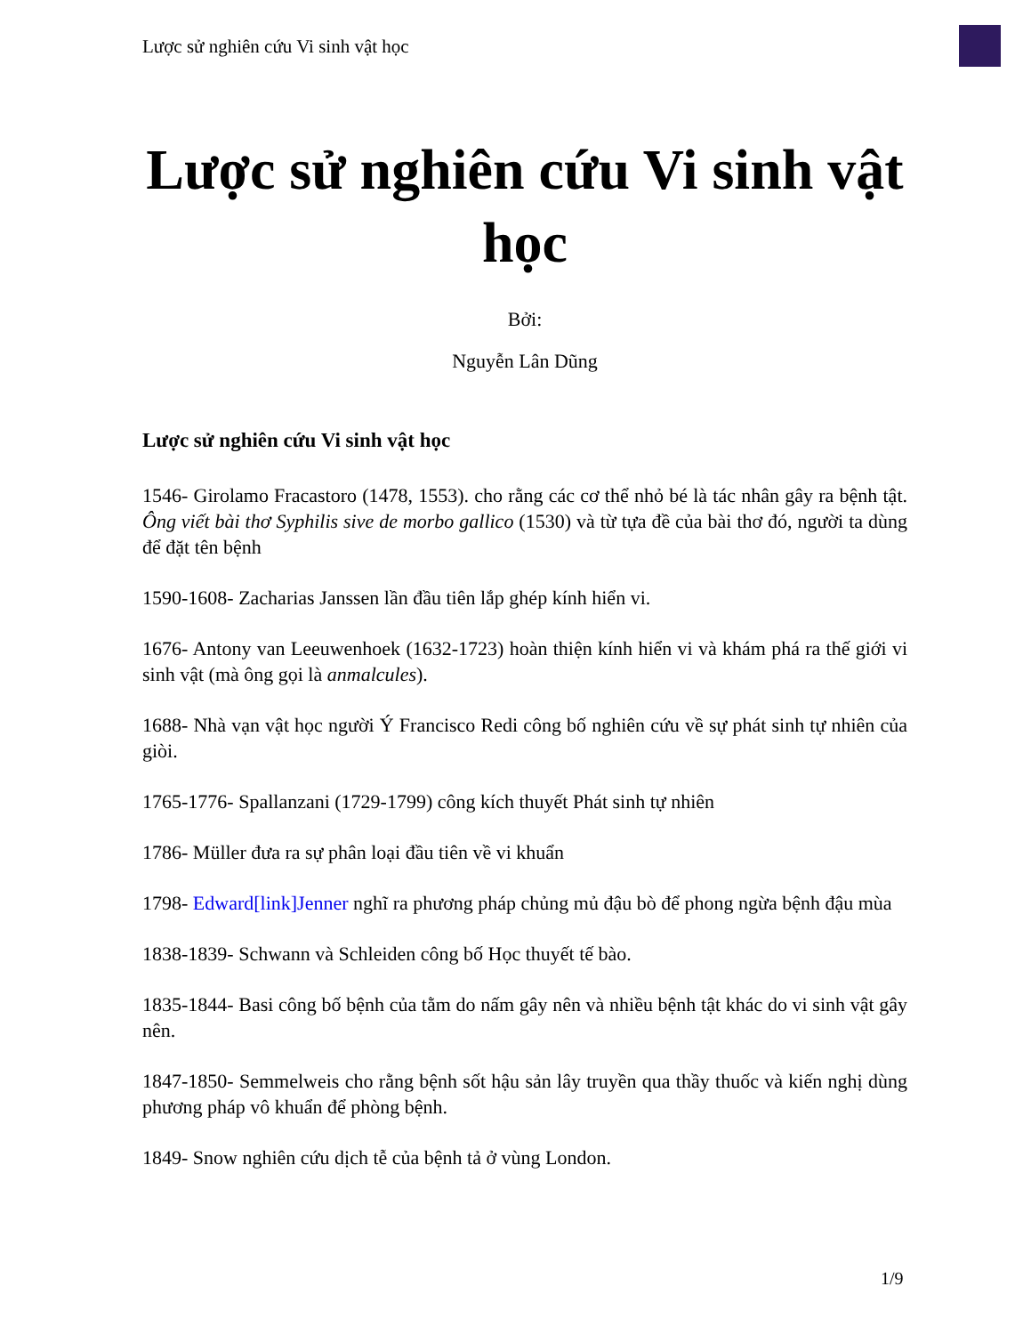Lược sử nghiên cứu Vi sinh vật học
Lược sử nghiên cứu Vi sinh vật học
Bởi:
Nguyễn Lân Dũng
Lược sử nghiên cứu Vi sinh vật học
1546- Girolamo Fracastoro (1478, 1553). cho rằng các cơ thể nhỏ bé là tác nhân gây ra bệnh tật. Ông viết bài thơ Syphilis sive de morbo gallico (1530) và từ tựa đề của bài thơ đó, người ta dùng để đặt tên bệnh
1590-1608- Zacharias Janssen lần đầu tiên lắp ghép kính hiển vi.
1676- Antony van Leeuwenhoek (1632-1723) hoàn thiện kính hiển vi và khám phá ra thế giới vi sinh vật (mà ông gọi là anmalcules).
1688- Nhà vạn vật học người Ý Francisco Redi công bố nghiên cứu về sự phát sinh tự nhiên của giòi.
1765-1776- Spallanzani (1729-1799) công kích thuyết Phát sinh tự nhiên
1786- Müller đưa ra sự phân loại đầu tiên về vi khuẩn
1798- Edward[link]Jenner nghĩ ra phương pháp chủng mủ đậu bò để phong ngừa bệnh đậu mùa
1838-1839- Schwann và Schleiden công bố Học thuyết tế bào.
1835-1844- Basi công bố bệnh của tằm do nấm gây nên và nhiều bệnh tật khác do vi sinh vật gây nên.
1847-1850- Semmelweis cho rằng bệnh sốt hậu sản lây truyền qua thầy thuốc và kiến nghị dùng phương pháp vô khuẩn để phòng bệnh.
1849- Snow nghiên cứu dịch tễ của bệnh tả ở vùng London.
1/9